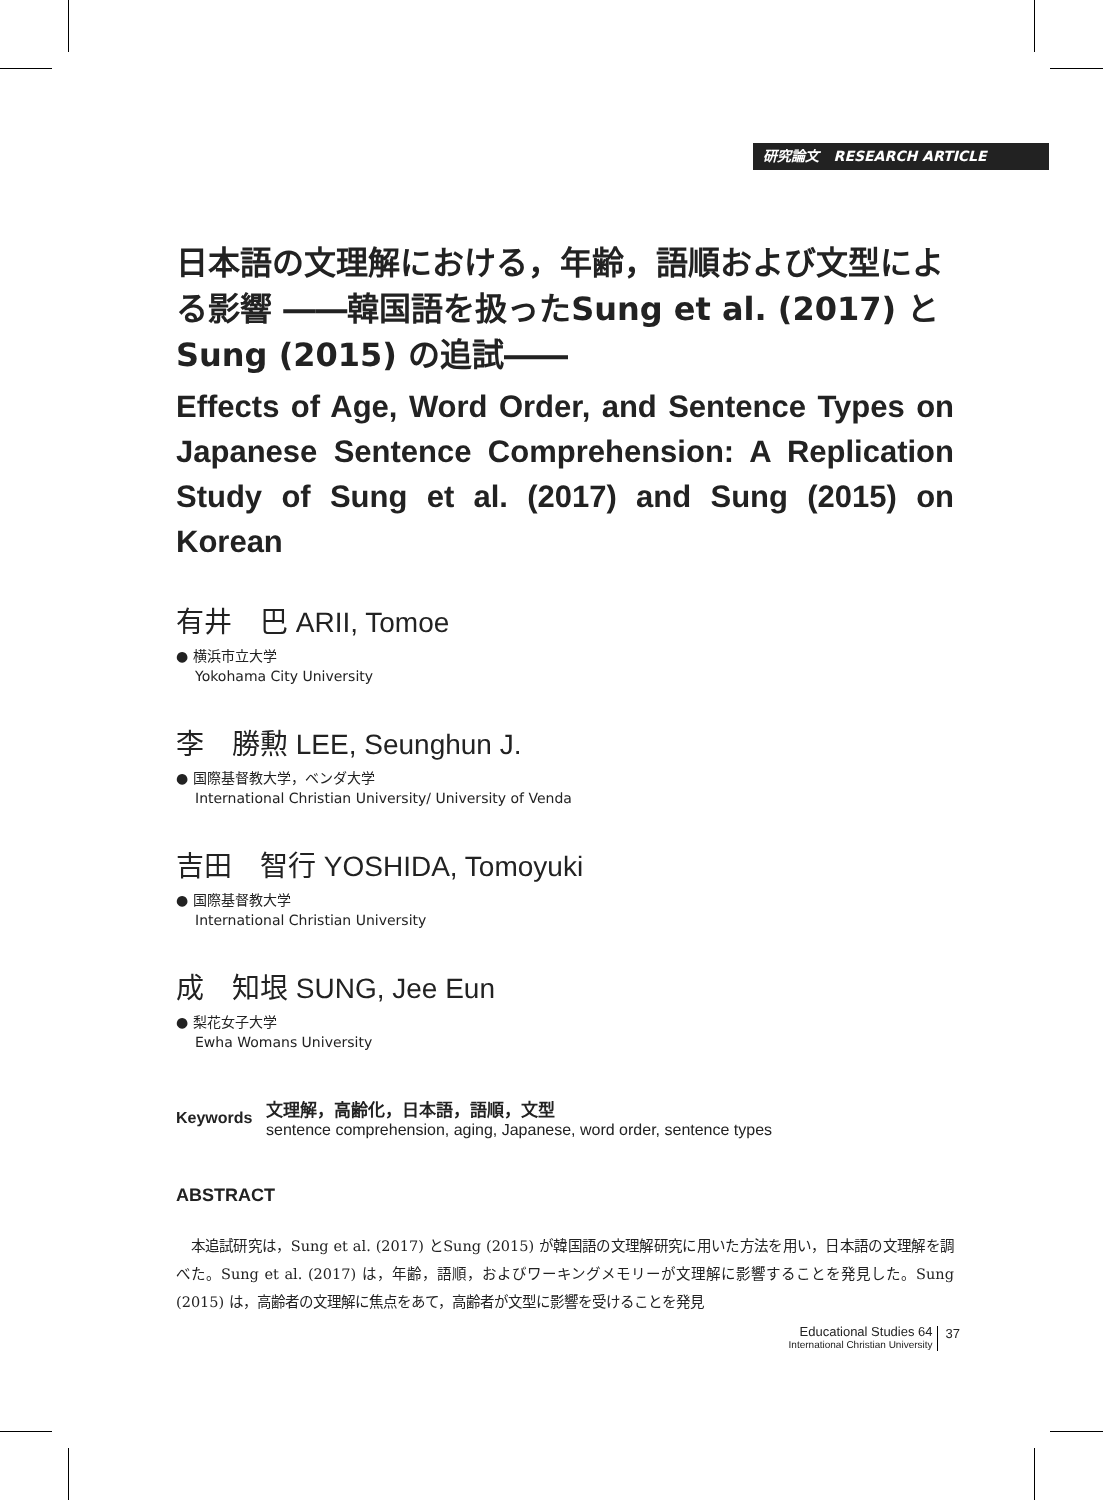研究論文 RESEARCH ARTICLE
日本語の文理解における，年齢，語順および文型による影響 ――韓国語を扱ったSung et al. (2017) と Sung (2015) の追試――
Effects of Age, Word Order, and Sentence Types on Japanese Sentence Comprehension: A Replication Study of Sung et al. (2017) and Sung (2015) on Korean
有井　巴 ARII, Tomoe
● 横浜市立大学
Yokohama City University
李　勝勲 LEE, Seunghun J.
● 国際基督教大学，ベンダ大学
International Christian University/ University of Venda
吉田　智行 YOSHIDA, Tomoyuki
● 国際基督教大学
International Christian University
成　知垠 SUNG, Jee Eun
● 梨花女子大学
Ewha Womans University
Keywords
文理解，高齢化，日本語，語順，文型
sentence comprehension, aging, Japanese, word order, sentence types
ABSTRACT
本追試研究は，Sung et al. (2017) とSung (2015) が韓国語の文理解研究に用いた方法を用い，日本語の文理解を調べた。Sung et al. (2017) は，年齢，語順，およびワーキングメモリーが文理解に影響することを発見した。Sung (2015) は，高齢者の文理解に焦点をあて，高齢者が文型に影響を受けることを発見
Educational Studies 64
International Christian University
37